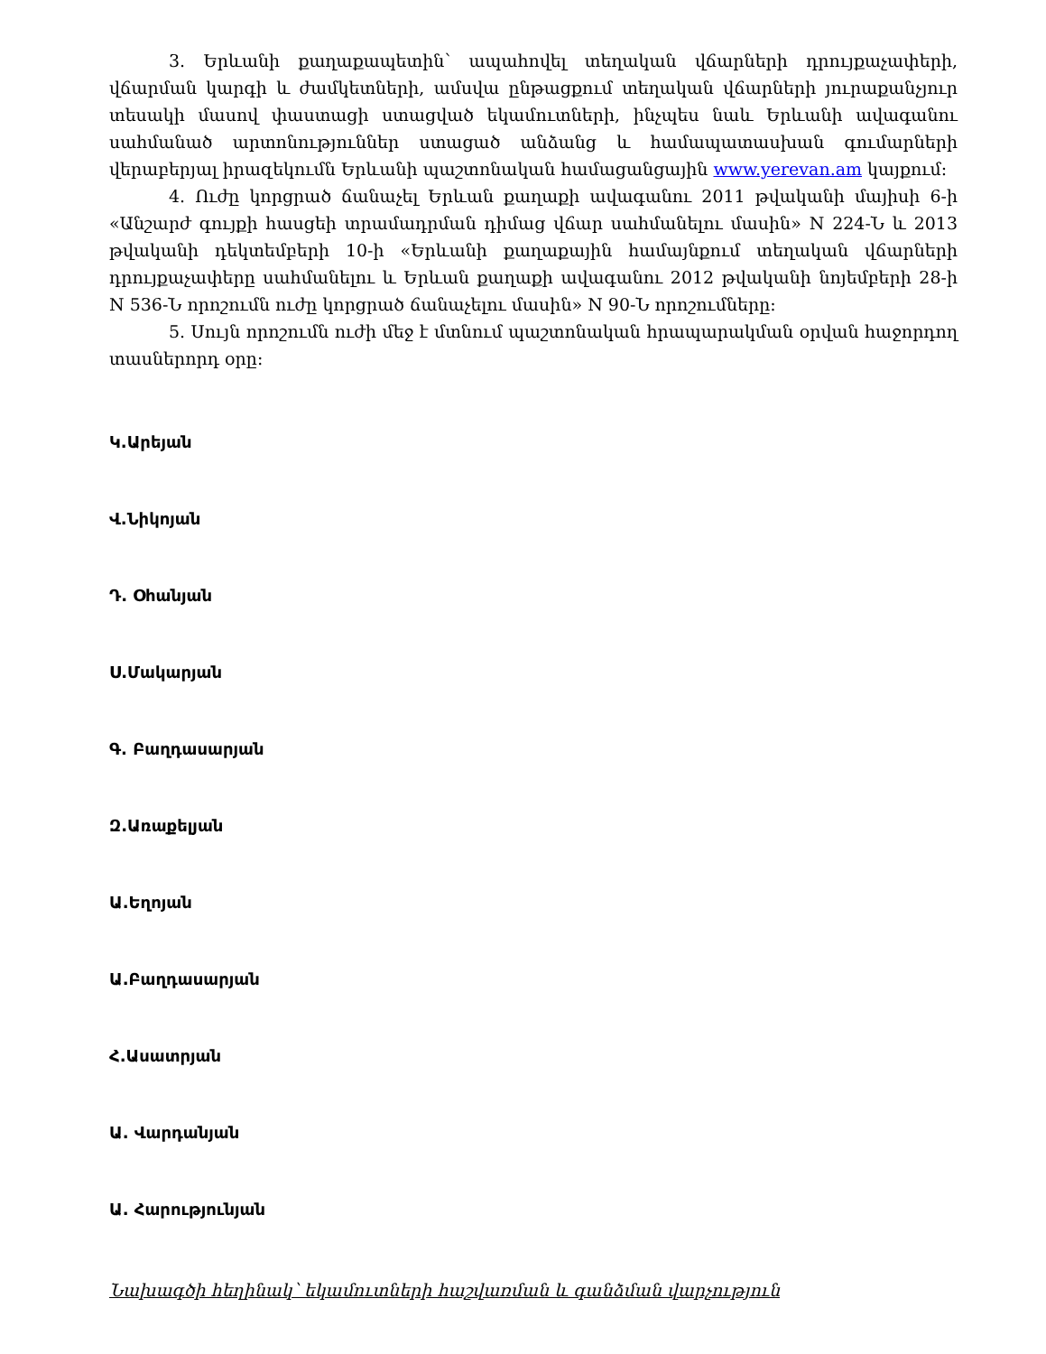3. Երևանի քաղաքապետին՝ ապահովել տեղական վճարների դրույքաչափերի, վճարման կարգի և ժամկետների, ամսվա ընթացքում տեղական վճարների յուրաքանչյուր տեսակի մասով փաստացի ստացված եկամուտների, ինչպես նաև Երևանի ավագանու սահմանած արտոնություններ ստացած անձանց և համապատասխան գումարների վերաբերյալ իրազեկումն Երևանի պաշտոնական համացանցային www.yerevan.am կայքում:
4. Ուժը կորցրած ճանաչել Երևան քաղաքի ավագանու 2011 թվականի մայիսի 6-ի «Անշարժ գույքի հասցեի տրամադրման դիմաց վճար սահմանելու մասին» N 224-Ն և 2013 թվականի դեկտեմբերի 10-ի «Երևանի քաղաքային համայնքում տեղական վճարների դրույքաչափերը սահմանելու և Երևան քաղաքի ավագանու 2012 թվականի նոյեմբերի 28-ի N 536-Ն որոշումն ուժը կորցրած ճանաչելու մասին» N 90-Ն որոշումները:
5. Սույն որոշումն ուժի մեջ է մտնում պաշտոնական հրապարակման օրվան հաջորդող տասներորդ օրը:
Կ.Արեյան
Վ.Նիկոյան
Դ. Օհանյան
Ս.Մակարյան
Գ. Բաղդասարյան
Զ.Առաքելյան
Ա.Եղոյան
Ա.Բաղդասարյան
Հ.Ասատրյան
Ա. Վարդանյան
Ա. Հարությունյան
Նախագծի հեղինակ՝ եկամուտների հաշվառման և գանձման վարչություն